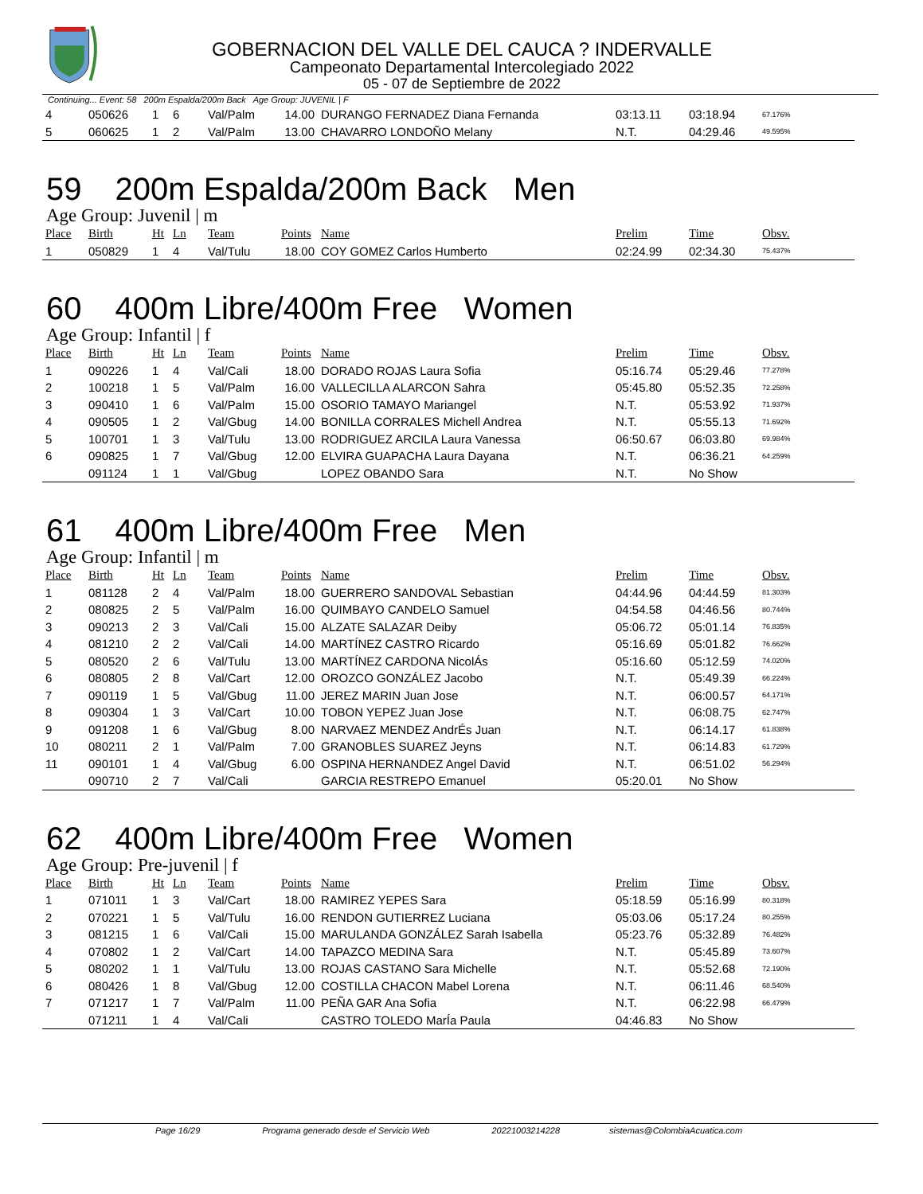GOBERNACION DEL VALLE DEL CAUCA ? INDERVALLE
Campeonato Departamental Intercolegiado 2022
05 - 07 de Septiembre de 2022
Continuing... Event: 58 200m Espalda/200m Back Age Group: JUVENIL | F
| 4 | 050626 | 1 | 6 | Val/Palm | 14.00 | DURANGO FERNADEZ Diana Fernanda | 03:13.11 | 03:18.94 | 67.176% |
| 5 | 060625 | 1 | 2 | Val/Palm | 13.00 | CHAVARRO LONDOÑO Melany | N.T. | 04:29.46 | 49.595% |
59 200m Espalda/200m Back Men
Age Group: Juvenil | m
| Place | Birth | Ht | Ln | Team | Points | Name | Prelim | Time | Obsv. |
| --- | --- | --- | --- | --- | --- | --- | --- | --- | --- |
| 1 | 050829 | 1 | 4 | Val/Tulu | 18.00 | COY GOMEZ Carlos Humberto | 02:24.99 | 02:34.30 | 75.437% |
60 400m Libre/400m Free Women
Age Group: Infantil | f
| Place | Birth | Ht | Ln | Team | Points | Name | Prelim | Time | Obsv. |
| --- | --- | --- | --- | --- | --- | --- | --- | --- | --- |
| 1 | 090226 | 1 | 4 | Val/Cali | 18.00 | DORADO ROJAS Laura Sofia | 05:16.74 | 05:29.46 | 77.278% |
| 2 | 100218 | 1 | 5 | Val/Palm | 16.00 | VALLECILLA ALARCON Sahra | 05:45.80 | 05:52.35 | 72.258% |
| 3 | 090410 | 1 | 6 | Val/Palm | 15.00 | OSORIO TAMAYO Mariangel | N.T. | 05:53.92 | 71.937% |
| 4 | 090505 | 1 | 2 | Val/Gbug | 14.00 | BONILLA CORRALES Michell Andrea | N.T. | 05:55.13 | 71.692% |
| 5 | 100701 | 1 | 3 | Val/Tulu | 13.00 | RODRIGUEZ ARCILA Laura Vanessa | 06:50.67 | 06:03.80 | 69.984% |
| 6 | 090825 | 1 | 7 | Val/Gbug | 12.00 | ELVIRA GUAPACHA Laura Dayana | N.T. | 06:36.21 | 64.259% |
| | 091124 | 1 | 1 | Val/Gbug | | LOPEZ OBANDO Sara | N.T. | No Show | |
61 400m Libre/400m Free Men
Age Group: Infantil | m
| Place | Birth | Ht | Ln | Team | Points | Name | Prelim | Time | Obsv. |
| --- | --- | --- | --- | --- | --- | --- | --- | --- | --- |
| 1 | 081128 | 2 | 4 | Val/Palm | 18.00 | GUERRERO SANDOVAL Sebastian | 04:44.96 | 04:44.59 | 81.303% |
| 2 | 080825 | 2 | 5 | Val/Palm | 16.00 | QUIMBAYO CANDELO Samuel | 04:54.58 | 04:46.56 | 80.744% |
| 3 | 090213 | 2 | 3 | Val/Cali | 15.00 | ALZATE SALAZAR Deiby | 05:06.72 | 05:01.14 | 76.835% |
| 4 | 081210 | 2 | 2 | Val/Cali | 14.00 | MARTÍNEZ CASTRO Ricardo | 05:16.69 | 05:01.82 | 76.662% |
| 5 | 080520 | 2 | 6 | Val/Tulu | 13.00 | MARTÍNEZ CARDONA NicolÁs | 05:16.60 | 05:12.59 | 74.020% |
| 6 | 080805 | 2 | 8 | Val/Cart | 12.00 | OROZCO GONZÁLEZ Jacobo | N.T. | 05:49.39 | 66.224% |
| 7 | 090119 | 1 | 5 | Val/Gbug | 11.00 | JEREZ MARIN Juan Jose | N.T. | 06:00.57 | 64.171% |
| 8 | 090304 | 1 | 3 | Val/Cart | 10.00 | TOBON YEPEZ Juan Jose | N.T. | 06:08.75 | 62.747% |
| 9 | 091208 | 1 | 6 | Val/Gbug | 8.00 | NARVAEZ MENDEZ AndrÉs Juan | N.T. | 06:14.17 | 61.838% |
| 10 | 080211 | 2 | 1 | Val/Palm | 7.00 | GRANOBLES SUAREZ Jeyns | N.T. | 06:14.83 | 61.729% |
| 11 | 090101 | 1 | 4 | Val/Gbug | 6.00 | OSPINA HERNANDEZ Angel David | N.T. | 06:51.02 | 56.294% |
| | 090710 | 2 | 7 | Val/Cali | | GARCIA RESTREPO Emanuel | 05:20.01 | No Show | |
62 400m Libre/400m Free Women
Age Group: Pre-juvenil | f
| Place | Birth | Ht | Ln | Team | Points | Name | Prelim | Time | Obsv. |
| --- | --- | --- | --- | --- | --- | --- | --- | --- | --- |
| 1 | 071011 | 1 | 3 | Val/Cart | 18.00 | RAMIREZ YEPES Sara | 05:18.59 | 05:16.99 | 80.318% |
| 2 | 070221 | 1 | 5 | Val/Tulu | 16.00 | RENDON GUTIERREZ Luciana | 05:03.06 | 05:17.24 | 80.255% |
| 3 | 081215 | 1 | 6 | Val/Cali | 15.00 | MARULANDA GONZÁLEZ Sarah Isabella | 05:23.76 | 05:32.89 | 76.482% |
| 4 | 070802 | 1 | 2 | Val/Cart | 14.00 | TAPAZCO MEDINA Sara | N.T. | 05:45.89 | 73.607% |
| 5 | 080202 | 1 | 1 | Val/Tulu | 13.00 | ROJAS CASTANO Sara Michelle | N.T. | 05:52.68 | 72.190% |
| 6 | 080426 | 1 | 8 | Val/Gbug | 12.00 | COSTILLA CHACON Mabel Lorena | N.T. | 06:11.46 | 68.540% |
| 7 | 071217 | 1 | 7 | Val/Palm | 11.00 | PEÑA GAR Ana Sofia | N.T. | 06:22.98 | 66.479% |
| | 071211 | 1 | 4 | Val/Cali | | CASTRO TOLEDO MarÍa Paula | 04:46.83 | No Show | |
Page 16/29 Programa generado desde el Servicio Web 20221003214228 sistemas@ColombiaAcuatica.com